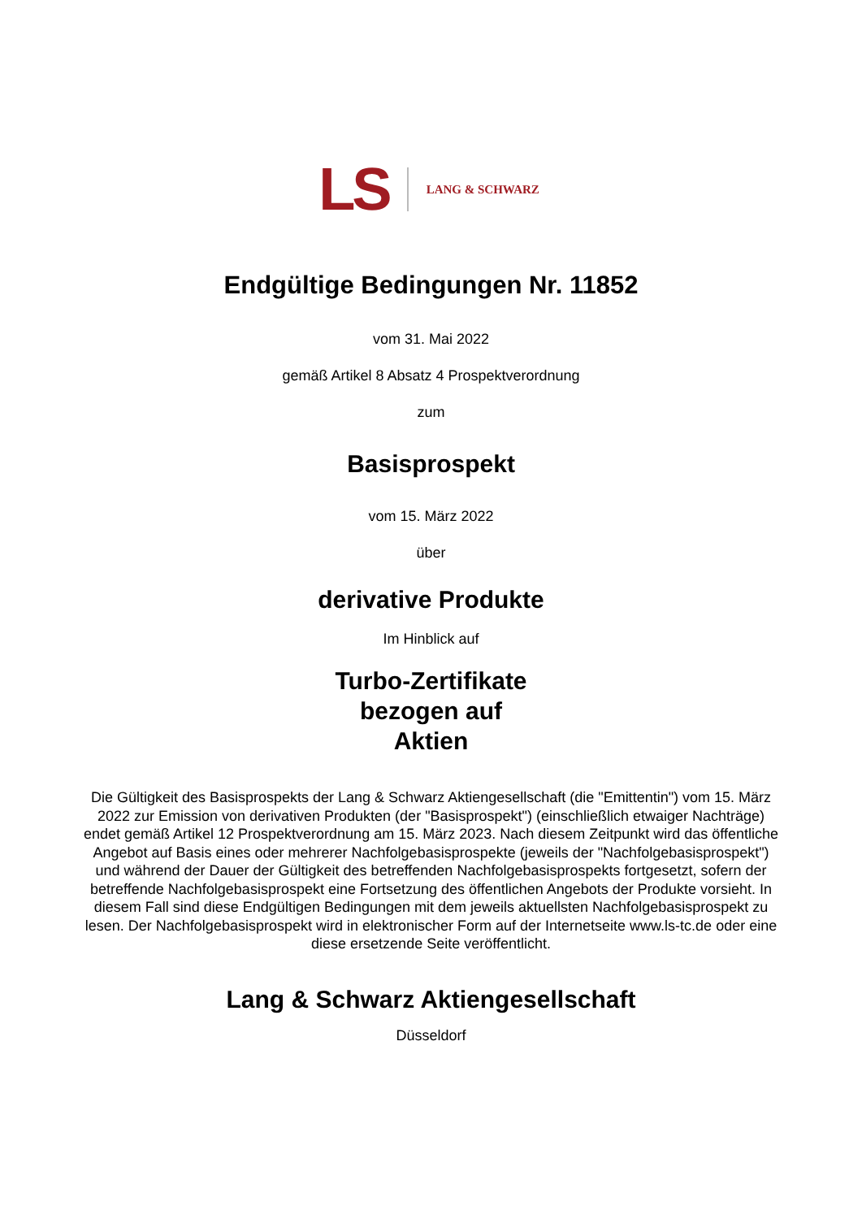LS LANG & SCHWARZ
Endgültige Bedingungen Nr. 11852
vom 31. Mai 2022
gemäß Artikel 8 Absatz 4 Prospektverordnung
zum
Basisprospekt
vom 15. März 2022
über
derivative Produkte
Im Hinblick auf
Turbo-Zertifikate
bezogen auf
Aktien
Die Gültigkeit des Basisprospekts der Lang & Schwarz Aktiengesellschaft (die "Emittentin") vom 15. März 2022 zur Emission von derivativen Produkten (der "Basisprospekt") (einschließlich etwaiger Nachträge) endet gemäß Artikel 12 Prospektverordnung am 15. März 2023. Nach diesem Zeitpunkt wird das öffentliche Angebot auf Basis eines oder mehrerer Nachfolgebasisprospekte (jeweils der "Nachfolgebasisprospekt") und während der Dauer der Gültigkeit des betreffenden Nachfolgebasisprospekts fortgesetzt, sofern der betreffende Nachfolgebasisprospekt eine Fortsetzung des öffentlichen Angebots der Produkte vorsieht. In diesem Fall sind diese Endgültigen Bedingungen mit dem jeweils aktuellsten Nachfolgebasisprospekt zu lesen. Der Nachfolgebasisprospekt wird in elektronischer Form auf der Internetseite www.ls-tc.de oder eine diese ersetzende Seite veröffentlicht.
Lang & Schwarz Aktiengesellschaft
Düsseldorf